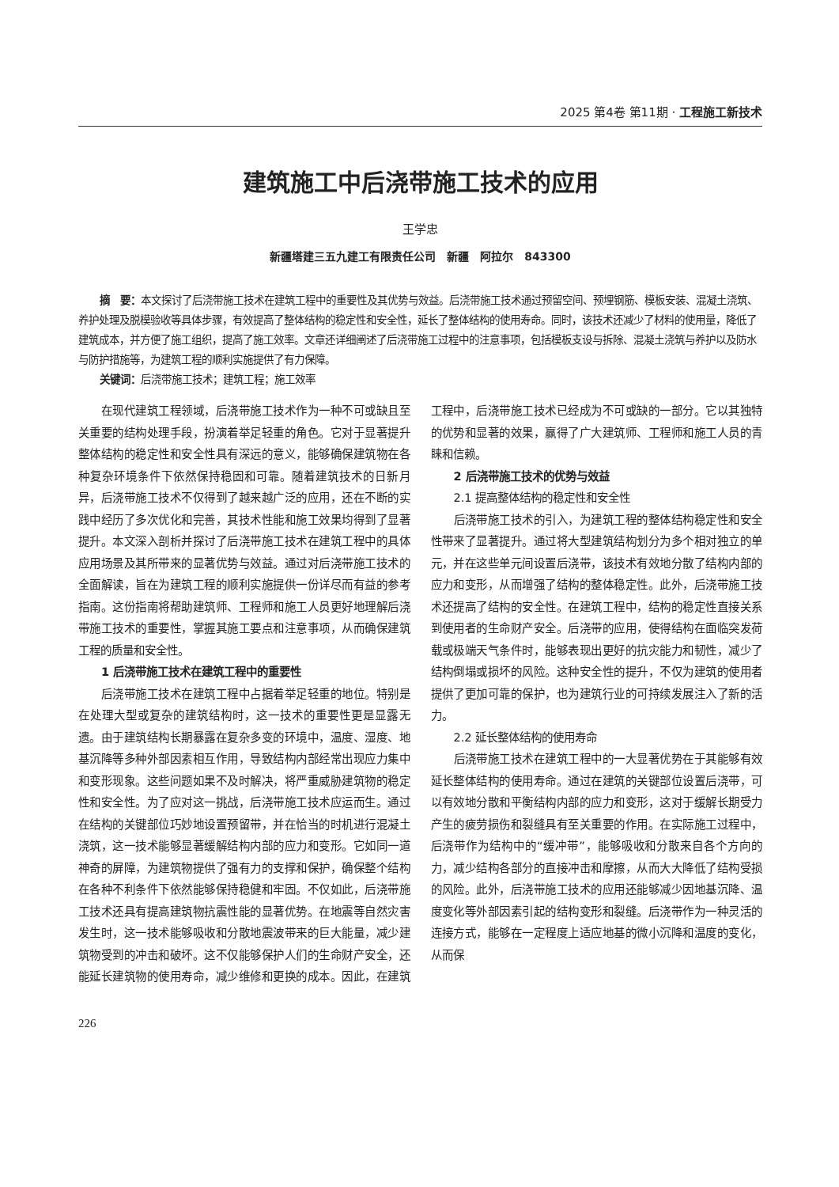2025 第4卷 第11期 · 工程施工新技术
建筑施工中后浇带施工技术的应用
王学忠
新疆塔建三五九建工有限责任公司　新疆　阿拉尔　843300
摘　要：本文探讨了后浇带施工技术在建筑工程中的重要性及其优势与效益。后浇带施工技术通过预留空间、预埋钢筋、模板安装、混凝土浇筑、养护处理及脱模验收等具体步骤，有效提高了整体结构的稳定性和安全性，延长了整体结构的使用寿命。同时，该技术还减少了材料的使用量，降低了建筑成本，并方便了施工组织，提高了施工效率。文章还详细阐述了后浇带施工过程中的注意事项，包括模板支设与拆除、混凝土浇筑与养护以及防水与防护措施等，为建筑工程的顺利实施提供了有力保障。
关键词：后浇带施工技术；建筑工程；施工效率
在现代建筑工程领域，后浇带施工技术作为一种不可或缺且至关重要的结构处理手段，扮演着举足轻重的角色。它对于显著提升整体结构的稳定性和安全性具有深远的意义，能够确保建筑物在各种复杂环境条件下依然保持稳固和可靠。随着建筑技术的日新月异，后浇带施工技术不仅得到了越来越广泛的应用，还在不断的实践中经历了多次优化和完善，其技术性能和施工效果均得到了显著提升。本文深入剖析并探讨了后浇带施工技术在建筑工程中的具体应用场景及其所带来的显著优势与效益。通过对后浇带施工技术的全面解读，旨在为建筑工程的顺利实施提供一份详尽而有益的参考指南。这份指南将帮助建筑师、工程师和施工人员更好地理解后浇带施工技术的重要性，掌握其施工要点和注意事项，从而确保建筑工程的质量和安全性。
1 后浇带施工技术在建筑工程中的重要性
后浇带施工技术在建筑工程中占据着举足轻重的地位。特别是在处理大型或复杂的建筑结构时，这一技术的重要性更是显露无遗。由于建筑结构长期暴露在复杂多变的环境中，温度、湿度、地基沉降等多种外部因素相互作用，导致结构内部经常出现应力集中和变形现象。这些问题如果不及时解决，将严重威胁建筑物的稳定性和安全性。为了应对这一挑战，后浇带施工技术应运而生。通过在结构的关键部位巧妙地设置预留带，并在恰当的时机进行混凝土浇筑，这一技术能够显著缓解结构内部的应力和变形。它如同一道神奇的屏障，为建筑物提供了强有力的支撑和保护，确保整个结构在各种不利条件下依然能够保持稳健和牢固。不仅如此，后浇带施工技术还具有提高建筑物抗震性能的显著优势。在地震等自然灾害发生时，这一技术能够吸收和分散地震波带来的巨大能量，减少建筑物受到的冲击和破坏。这不仅能够保护人们的生命财产安全，还能延长建筑物的使用寿命，减少维修和更换的成本。因此，在建筑工程中，后浇带施工技术已经成为不可或缺的一部分。它以其独特的优势和显著的效果，赢得了广大建筑师、工程师和施工人员的青睐和信赖。
2 后浇带施工技术的优势与效益
2.1 提高整体结构的稳定性和安全性
后浇带施工技术的引入，为建筑工程的整体结构稳定性和安全性带来了显著提升。通过将大型建筑结构划分为多个相对独立的单元，并在这些单元间设置后浇带，该技术有效地分散了结构内部的应力和变形，从而增强了结构的整体稳定性。此外，后浇带施工技术还提高了结构的安全性。在建筑工程中，结构的稳定性直接关系到使用者的生命财产安全。后浇带的应用，使得结构在面临突发荷载或极端天气条件时，能够表现出更好的抗灾能力和韧性，减少了结构倒塌或损坏的风险。这种安全性的提升，不仅为建筑的使用者提供了更加可靠的保护，也为建筑行业的可持续发展注入了新的活力。
2.2 延长整体结构的使用寿命
后浇带施工技术在建筑工程中的一大显著优势在于其能够有效延长整体结构的使用寿命。通过在建筑的关键部位设置后浇带，可以有效地分散和平衡结构内部的应力和变形，这对于缓解长期受力产生的疲劳损伤和裂缝具有至关重要的作用。在实际施工过程中，后浇带作为结构中的“缓冲带”，能够吸收和分散来自各个方向的力，减少结构各部分的直接冲击和摩擦，从而大大降低了结构受损的风险。此外，后浇带施工技术的应用还能够减少因地基沉降、温度变化等外部因素引起的结构变形和裂缝。后浇带作为一种灵活的连接方式，能够在一定程度上适应地基的微小沉降和温度的变化，从而保
226